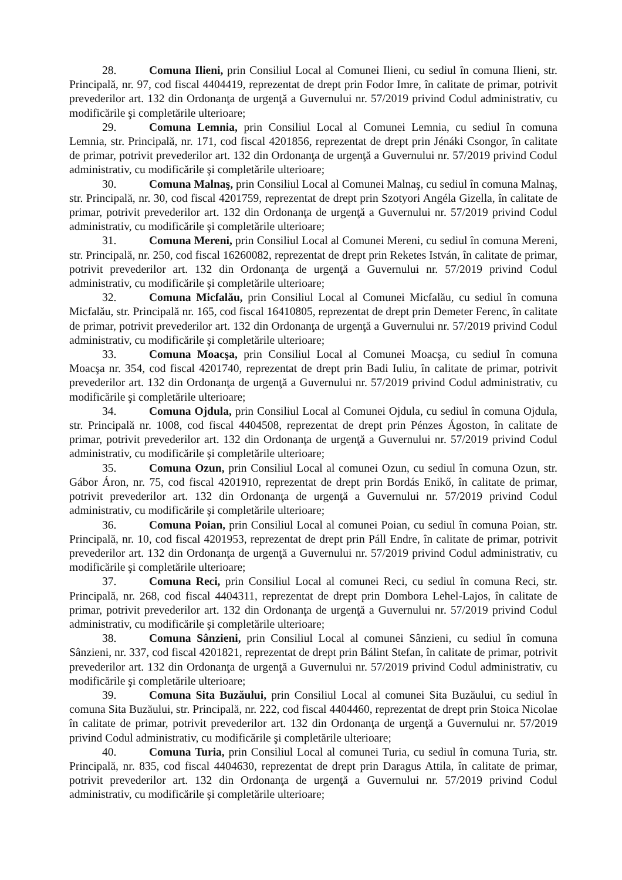28. Comuna Ilieni, prin Consiliul Local al Comunei Ilieni, cu sediul în comuna Ilieni, str. Principală, nr. 97, cod fiscal 4404419, reprezentat de drept prin Fodor Imre, în calitate de primar, potrivit prevederilor art. 132 din Ordonanţa de urgenţă a Guvernului nr. 57/2019 privind Codul administrativ, cu modificările şi completările ulterioare;
29. Comuna Lemnia, prin Consiliul Local al Comunei Lemnia, cu sediul în comuna Lemnia, str. Principală, nr. 171, cod fiscal 4201856, reprezentat de drept prin Jénáki Csongor, în calitate de primar, potrivit prevederilor art. 132 din Ordonanţa de urgenţă a Guvernului nr. 57/2019 privind Codul administrativ, cu modificările şi completările ulterioare;
30. Comuna Malnaş, prin Consiliul Local al Comunei Malnaş, cu sediul în comuna Malnaş, str. Principală, nr. 30, cod fiscal 4201759, reprezentat de drept prin Szotyori Angéla Gizella, în calitate de primar, potrivit prevederilor art. 132 din Ordonanţa de urgenţă a Guvernului nr. 57/2019 privind Codul administrativ, cu modificările şi completările ulterioare;
31. Comuna Mereni, prin Consiliul Local al Comunei Mereni, cu sediul în comuna Mereni, str. Principală, nr. 250, cod fiscal 16260082, reprezentat de drept prin Reketes István, în calitate de primar, potrivit prevederilor art. 132 din Ordonanţa de urgenţă a Guvernului nr. 57/2019 privind Codul administrativ, cu modificările şi completările ulterioare;
32. Comuna Micfalău, prin Consiliul Local al Comunei Micfalău, cu sediul în comuna Micfalău, str. Principală nr. 165, cod fiscal 16410805, reprezentat de drept prin Demeter Ferenc, în calitate de primar, potrivit prevederilor art. 132 din Ordonanţa de urgenţă a Guvernului nr. 57/2019 privind Codul administrativ, cu modificările şi completările ulterioare;
33. Comuna Moacşa, prin Consiliul Local al Comunei Moacşa, cu sediul în comuna Moacşa nr. 354, cod fiscal 4201740, reprezentat de drept prin Badi Iuliu, în calitate de primar, potrivit prevederilor art. 132 din Ordonanţa de urgenţă a Guvernului nr. 57/2019 privind Codul administrativ, cu modificările şi completările ulterioare;
34. Comuna Ojdula, prin Consiliul Local al Comunei Ojdula, cu sediul în comuna Ojdula, str. Principală nr. 1008, cod fiscal 4404508, reprezentat de drept prin Pénzes Ágoston, în calitate de primar, potrivit prevederilor art. 132 din Ordonanţa de urgenţă a Guvernului nr. 57/2019 privind Codul administrativ, cu modificările şi completările ulterioare;
35. Comuna Ozun, prin Consiliul Local al comunei Ozun, cu sediul în comuna Ozun, str. Gábor Áron, nr. 75, cod fiscal 4201910, reprezentat de drept prin Bordás Enikő, în calitate de primar, potrivit prevederilor art. 132 din Ordonanţa de urgenţă a Guvernului nr. 57/2019 privind Codul administrativ, cu modificările şi completările ulterioare;
36. Comuna Poian, prin Consiliul Local al comunei Poian, cu sediul în comuna Poian, str. Principală, nr. 10, cod fiscal 4201953, reprezentat de drept prin Páll Endre, în calitate de primar, potrivit prevederilor art. 132 din Ordonanţa de urgenţă a Guvernului nr. 57/2019 privind Codul administrativ, cu modificările şi completările ulterioare;
37. Comuna Reci, prin Consiliul Local al comunei Reci, cu sediul în comuna Reci, str. Principală, nr. 268, cod fiscal 4404311, reprezentat de drept prin Dombora Lehel-Lajos, în calitate de primar, potrivit prevederilor art. 132 din Ordonanţa de urgenţă a Guvernului nr. 57/2019 privind Codul administrativ, cu modificările şi completările ulterioare;
38. Comuna Sânzieni, prin Consiliul Local al comunei Sânzieni, cu sediul în comuna Sânzieni, nr. 337, cod fiscal 4201821, reprezentat de drept prin Bálint Stefan, în calitate de primar, potrivit prevederilor art. 132 din Ordonanţa de urgenţă a Guvernului nr. 57/2019 privind Codul administrativ, cu modificările şi completările ulterioare;
39. Comuna Sita Buzăului, prin Consiliul Local al comunei Sita Buzăului, cu sediul în comuna Sita Buzăului, str. Principală, nr. 222, cod fiscal 4404460, reprezentat de drept prin Stoica Nicolae în calitate de primar, potrivit prevederilor art. 132 din Ordonanţa de urgenţă a Guvernului nr. 57/2019 privind Codul administrativ, cu modificările şi completările ulterioare;
40. Comuna Turia, prin Consiliul Local al comunei Turia, cu sediul în comuna Turia, str. Principală, nr. 835, cod fiscal 4404630, reprezentat de drept prin Daragus Attila, în calitate de primar, potrivit prevederilor art. 132 din Ordonanţa de urgenţă a Guvernului nr. 57/2019 privind Codul administrativ, cu modificările şi completările ulterioare;